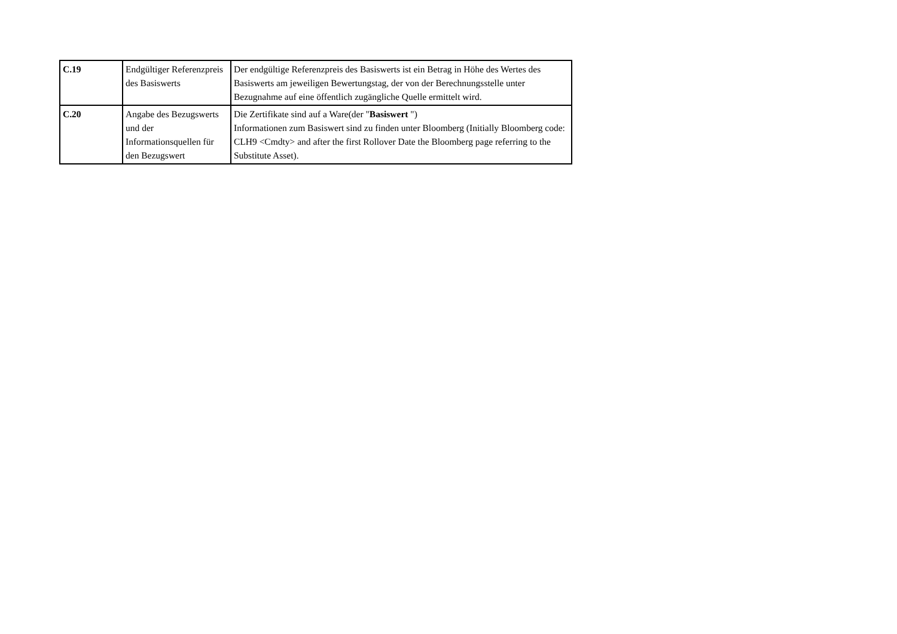| C.19 | Endgültiger Referenzpreis des Basiswerts | Der endgültige Referenzpreis des Basiswerts ist ein Betrag in Höhe des Wertes des Basiswerts am jeweiligen Bewertungstag, der von der Berechnungsstelle unter Bezugnahme auf eine öffentlich zugängliche Quelle ermittelt wird. |
| C.20 | Angabe des Bezugswerts und der Informationsquellen für den Bezugswert | Die Zertifikate sind auf a Ware(der " Basiswert ") Informationen zum Basiswert sind zu finden unter Bloomberg (Initially Bloomberg code: CLH9 <Cmdty> and after the first Rollover Date the Bloomberg page referring to the Substitute Asset). |